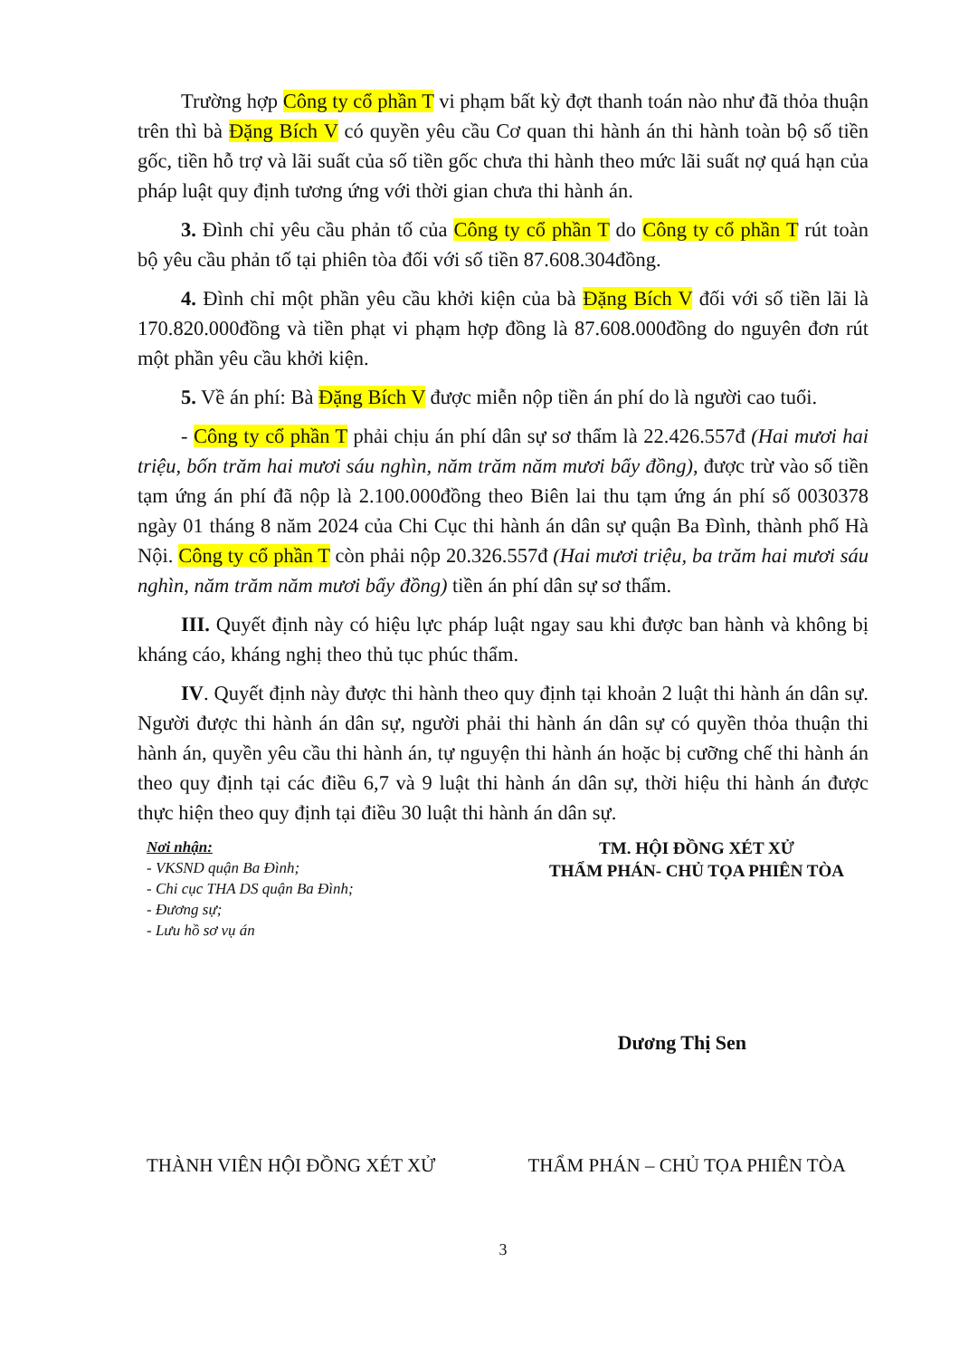Trường hợp Công ty cổ phần T vi phạm bất kỳ đợt thanh toán nào như đã thỏa thuận trên thì bà Đặng Bích V có quyền yêu cầu Cơ quan thi hành án thi hành toàn bộ số tiền gốc, tiền hỗ trợ và lãi suất của số tiền gốc chưa thi hành theo mức lãi suất nợ quá hạn của pháp luật quy định tương ứng với thời gian chưa thi hành án.
3. Đình chỉ yêu cầu phản tố của Công ty cổ phần T do Công ty cổ phần T rút toàn bộ yêu cầu phản tố tại phiên tòa đối với số tiền 87.608.304đồng.
4. Đình chỉ một phần yêu cầu khởi kiện của bà Đặng Bích V đối với số tiền lãi là 170.820.000đồng và tiền phạt vi phạm hợp đồng là 87.608.000đồng do nguyên đơn rút một phần yêu cầu khởi kiện.
5. Về án phí: Bà Đặng Bích V được miễn nộp tiền án phí do là người cao tuổi.
- Công ty cổ phần T phải chịu án phí dân sự sơ thẩm là 22.426.557đ (Hai mươi hai triệu, bốn trăm hai mươi sáu nghìn, năm trăm năm mươi bẩy đồng), được trừ vào số tiền tạm ứng án phí đã nộp là 2.100.000đồng theo Biên lai thu tạm ứng án phí số 0030378 ngày 01 tháng 8 năm 2024 của Chi Cục thi hành án dân sự quận Ba Đình, thành phố Hà Nội. Công ty cổ phần T còn phải nộp 20.326.557đ (Hai mươi triệu, ba trăm hai mươi sáu nghìn, năm trăm năm mươi bẩy đồng) tiền án phí dân sự sơ thẩm.
III. Quyết định này có hiệu lực pháp luật ngay sau khi được ban hành và không bị kháng cáo, kháng nghị theo thủ tục phúc thẩm.
IV. Quyết định này được thi hành theo quy định tại khoản 2 luật thi hành án dân sự. Người được thi hành án dân sự, người phải thi hành án dân sự có quyền thỏa thuận thi hành án, quyền yêu cầu thi hành án, tự nguyện thi hành án hoặc bị cưỡng chế thi hành án theo quy định tại các điều 6,7 và 9 luật thi hành án dân sự, thời hiệu thi hành án được thực hiện theo quy định tại điều 30 luật thi hành án dân sự.
Nơi nhận:
- VKSND quận Ba Đình;
- Chi cục THA DS quận Ba Đình;
- Đương sự;
- Lưu hồ sơ vụ án
TM. HỘI ĐỒNG XÉT XỬ
THẨM PHÁN- CHỦ TỌA PHIÊN TÒA
Dương Thị Sen
THÀNH VIÊN HỘI ĐỒNG XÉT XỬ THẨM PHÁN – CHỦ TỌA PHIÊN TÒA
3